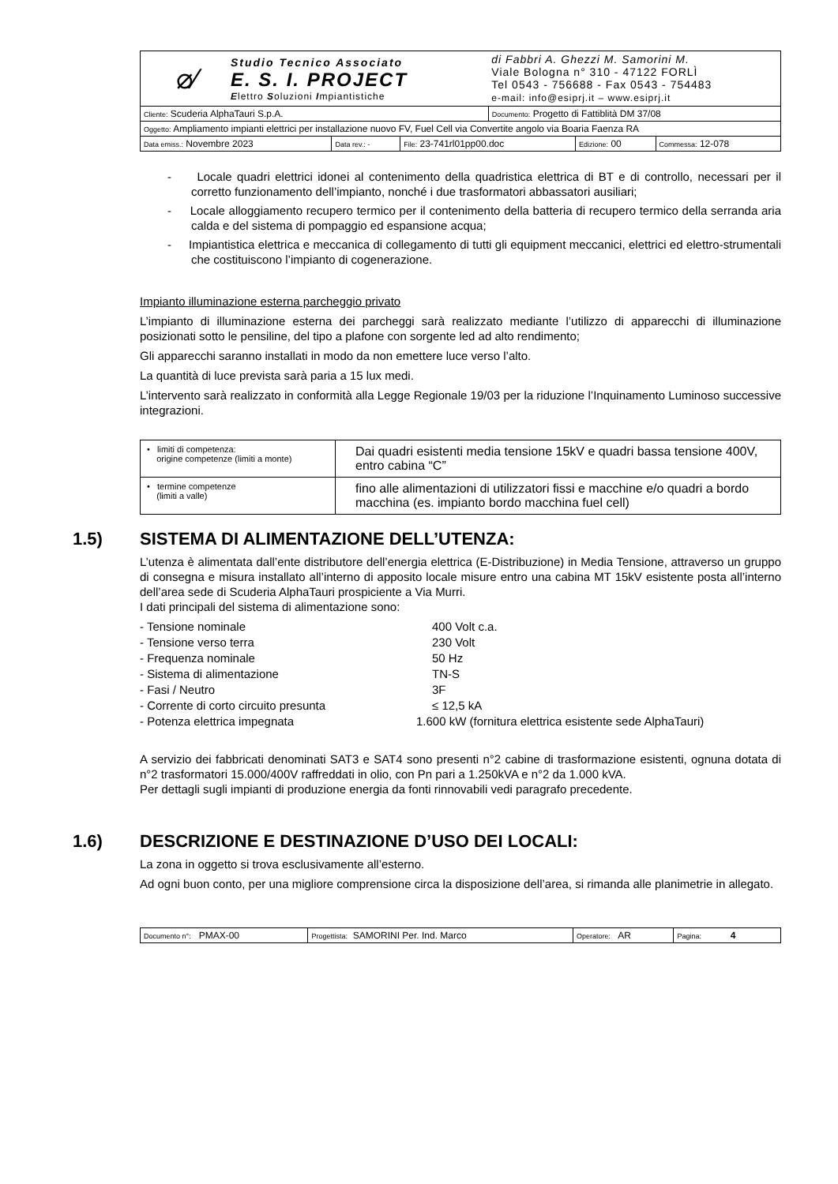| ⌀⁄ Studio Tecnico Associato E. S. I. PROJECT E lettro S oluzioni I mpiantistiche | | | di Fabbri A. Ghezzi M. Samorini M. Viale Bologna n° 310 - 47122 FORLÌ Tel 0543 - 756688 - Fax 0543 - 754483 e-mail: info@esiprj.it – www.esiprj.it | | |
| Cliente: Scuderia AlphaTauri S.p.A. | | | Documento: Progetto di Fattiblità DM 37/08 | | |
| Oggetto: Ampliamento impianti elettrici per installazione nuovo FV, Fuel Cell via Convertite angolo via Boaria Faenza RA | | | | | |
| Data emiss.: Novembre 2023 | Data rev.: - | File: 23-741rl01pp00.doc | | Edizione: 00 | Commessa: 12-078 |
- Locale quadri elettrici idonei al contenimento della quadristica elettrica di BT e di controllo, necessari per il corretto funzionamento dell’impianto, nonché i due trasformatori abbassatori ausiliari;
- Locale alloggiamento recupero termico per il contenimento della batteria di recupero termico della serranda aria calda e del sistema di pompaggio ed espansione acqua;
- Impiantistica elettrica e meccanica di collegamento di tutti gli equipment meccanici, elettrici ed elettro-strumentali che costituiscono l’impianto di cogenerazione.
Impianto illuminazione esterna parcheggio privato
L’impianto di illuminazione esterna dei parcheggi sarà realizzato mediante l’utilizzo di apparecchi di illuminazione posizionati sotto le pensiline, del tipo a plafone con sorgente led ad alto rendimento;
Gli apparecchi saranno installati in modo da non emettere luce verso l’alto.
La quantità di luce prevista sarà paria a 15 lux medi.
L’intervento sarà realizzato in conformità alla Legge Regionale 19/03 per la riduzione l’Inquinamento Luminoso successive integrazioni.
| • limiti di competenza: origine competenze (limiti a monte) | Dai quadri esistenti media tensione 15kV e quadri bassa tensione 400V, entro cabina “C” |
| • termine competenze (limiti a valle) | fino alle alimentazioni di utilizzatori fissi e macchine e/o quadri a bordo macchina (es. impianto bordo macchina fuel cell) |
1.5) SISTEMA DI ALIMENTAZIONE DELL’UTENZA:
L’utenza è alimentata dall’ente distributore dell’energia elettrica (E-Distribuzione) in Media Tensione, attraverso un gruppo di consegna e misura installato all’interno di apposito locale misure entro una cabina MT 15kV esistente posta all’interno dell’area sede di Scuderia AlphaTauri prospiciente a Via Murri.
I dati principali del sistema di alimentazione sono:
- Tensione nominale 400 Volt c.a.
- Tensione verso terra 230 Volt
- Frequenza nominale 50 Hz
- Sistema di alimentazione TN-S
- Fasi / Neutro 3F
- Corrente di corto circuito presunta ≤ 12,5 kA
- Potenza elettrica impegnata 1.600 kW (fornitura elettrica esistente sede AlphaTauri)
A servizio dei fabbricati denominati SAT3 e SAT4 sono presenti n°2 cabine di trasformazione esistenti, ognuna dotata di n°2 trasformatori 15.000/400V raffreddati in olio, con Pn pari a 1.250kVA e n°2 da 1.000 kVA.
Per dettagli sugli impianti di produzione energia da fonti rinnovabili vedi paragrafo precedente.
1.6) DESCRIZIONE E DESTINAZIONE D’USO DEI LOCALI:
La zona in oggetto si trova esclusivamente all’esterno.
Ad ogni buon conto, per una migliore comprensione circa la disposizione dell’area, si rimanda alle planimetrie in allegato.
| Documento n°: PMAX-00 | Progettista: SAMORINI Per. Ind. Marco | Operatore: AR | Pagina: 4 |